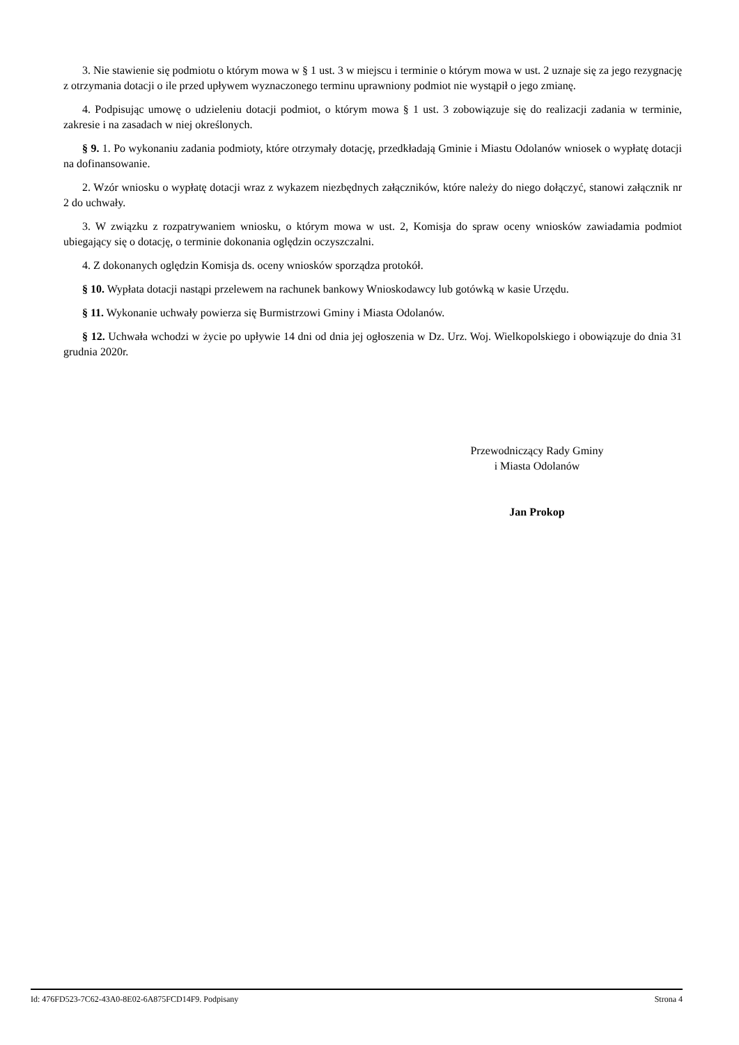3. Nie stawienie się podmiotu o którym mowa w § 1 ust. 3 w miejscu i terminie o którym mowa w ust. 2 uznaje się za jego rezygnację z otrzymania dotacji o ile przed upływem wyznaczonego terminu uprawniony podmiot nie wystąpił o jego zmianę.
4. Podpisując umowę o udzieleniu dotacji podmiot, o którym mowa § 1 ust. 3 zobowiązuje się do realizacji zadania w terminie, zakresie i na zasadach w niej określonych.
§ 9. 1. Po wykonaniu zadania podmioty, które otrzymały dotację, przedkładają Gminie i Miastu Odolanów wniosek o wypłatę dotacji na dofinansowanie.
2. Wzór wniosku o wypłatę dotacji wraz z wykazem niezbędnych załączników, które należy do niego dołączyć, stanowi załącznik nr 2 do uchwały.
3. W związku z rozpatrywaniem wniosku, o którym mowa w ust. 2, Komisja do spraw oceny wniosków zawiadamia podmiot ubiegający się o dotację, o terminie dokonania oględzin oczyszczalni.
4. Z dokonanych oględzin Komisja ds. oceny wniosków sporządza protokół.
§ 10. Wypłata dotacji nastąpi przelewem na rachunek bankowy Wnioskodawcy lub gotówką w kasie Urzędu.
§ 11. Wykonanie uchwały powierza się Burmistrzowi Gminy i Miasta Odolanów.
§ 12. Uchwała wchodzi w życie po upływie 14 dni od dnia jej ogłoszenia w Dz. Urz. Woj. Wielkopolskiego i obowiązuje do dnia 31 grudnia 2020r.
Przewodniczący Rady Gminy
i Miasta Odolanów
Jan Prokop
Id: 476FD523-7C62-43A0-8E02-6A875FCD14F9. Podpisany Strona 4